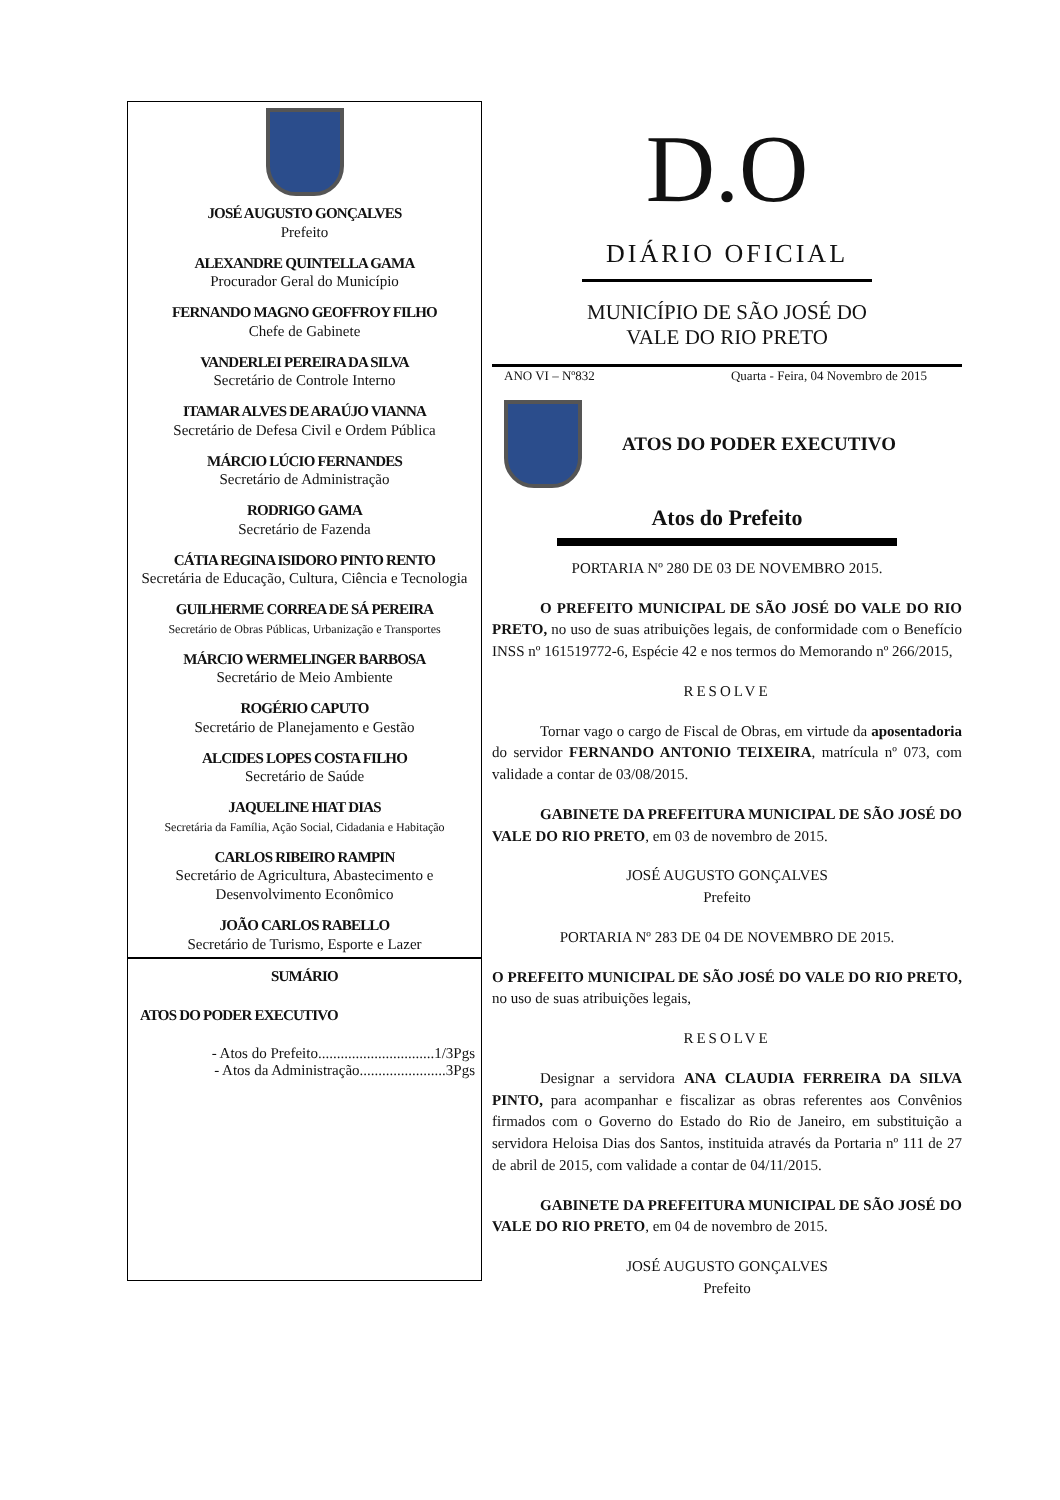JOSÉ AUGUSTO GONÇALVES
Prefeito
ALEXANDRE QUINTELLA GAMA
Procurador Geral do Município
FERNANDO MAGNO GEOFFROY FILHO
Chefe de Gabinete
VANDERLEI PEREIRA DA SILVA
Secretário de Controle Interno
ITAMAR ALVES DE ARAÚJO VIANNA
Secretário de Defesa Civil e Ordem Pública
MÁRCIO LÚCIO FERNANDES
Secretário de Administração
RODRIGO GAMA
Secretário de Fazenda
CÁTIA REGINA ISIDORO PINTO RENTO
Secretária de Educação, Cultura, Ciência e Tecnologia
GUILHERME CORREA DE SÁ PEREIRA
Secretário de Obras Públicas, Urbanização e Transportes
MÁRCIO WERMELINGER BARBOSA
Secretário de Meio Ambiente
ROGÉRIO CAPUTO
Secretário de Planejamento e Gestão
ALCIDES LOPES COSTA FILHO
Secretário de Saúde
JAQUELINE HIAT DIAS
Secretária da Família, Ação Social, Cidadania e Habitação
CARLOS RIBEIRO RAMPIN
Secretário de Agricultura, Abastecimento e Desenvolvimento Econômico
JOÃO CARLOS RABELLO
Secretário de Turismo, Esporte e Lazer
SUMÁRIO
ATOS DO PODER EXECUTIVO
- Atos do Prefeito...............................1/3Pgs
- Atos da Administração.......................3Pgs
D.O
DIÁRIO OFICIAL
MUNICÍPIO DE SÃO JOSÉ DO
VALE DO RIO PRETO
ANO VI – Nº832 Quarta - Feira, 04 Novembro de 2015
ATOS DO PODER EXECUTIVO
Atos do Prefeito
PORTARIA Nº 280 DE 03 DE NOVEMBRO 2015.
O PREFEITO MUNICIPAL DE SÃO JOSÉ DO VALE DO RIO PRETO, no uso de suas atribuições legais, de conformidade com o Benefício INSS nº 161519772-6, Espécie 42 e nos termos do Memorando nº 266/2015,
RESOLVE
Tornar vago o cargo de Fiscal de Obras, em virtude da aposentadoria do servidor FERNANDO ANTONIO TEIXEIRA, matrícula nº 073, com validade a contar de 03/08/2015.
GABINETE DA PREFEITURA MUNICIPAL DE SÃO JOSÉ DO VALE DO RIO PRETO, em 03 de novembro de 2015.
JOSÉ AUGUSTO GONÇALVES
Prefeito
PORTARIA Nº 283 DE 04 DE NOVEMBRO DE 2015.
O PREFEITO MUNICIPAL DE SÃO JOSÉ DO VALE DO RIO PRETO, no uso de suas atribuições legais,
RESOLVE
Designar a servidora ANA CLAUDIA FERREIRA DA SILVA PINTO, para acompanhar e fiscalizar as obras referentes aos Convênios firmados com o Governo do Estado do Rio de Janeiro, em substituição a servidora Heloisa Dias dos Santos, instituida através da Portaria nº 111 de 27 de abril de 2015, com validade a contar de 04/11/2015.
GABINETE DA PREFEITURA MUNICIPAL DE SÃO JOSÉ DO VALE DO RIO PRETO, em 04 de novembro de 2015.
JOSÉ AUGUSTO GONÇALVES
Prefeito